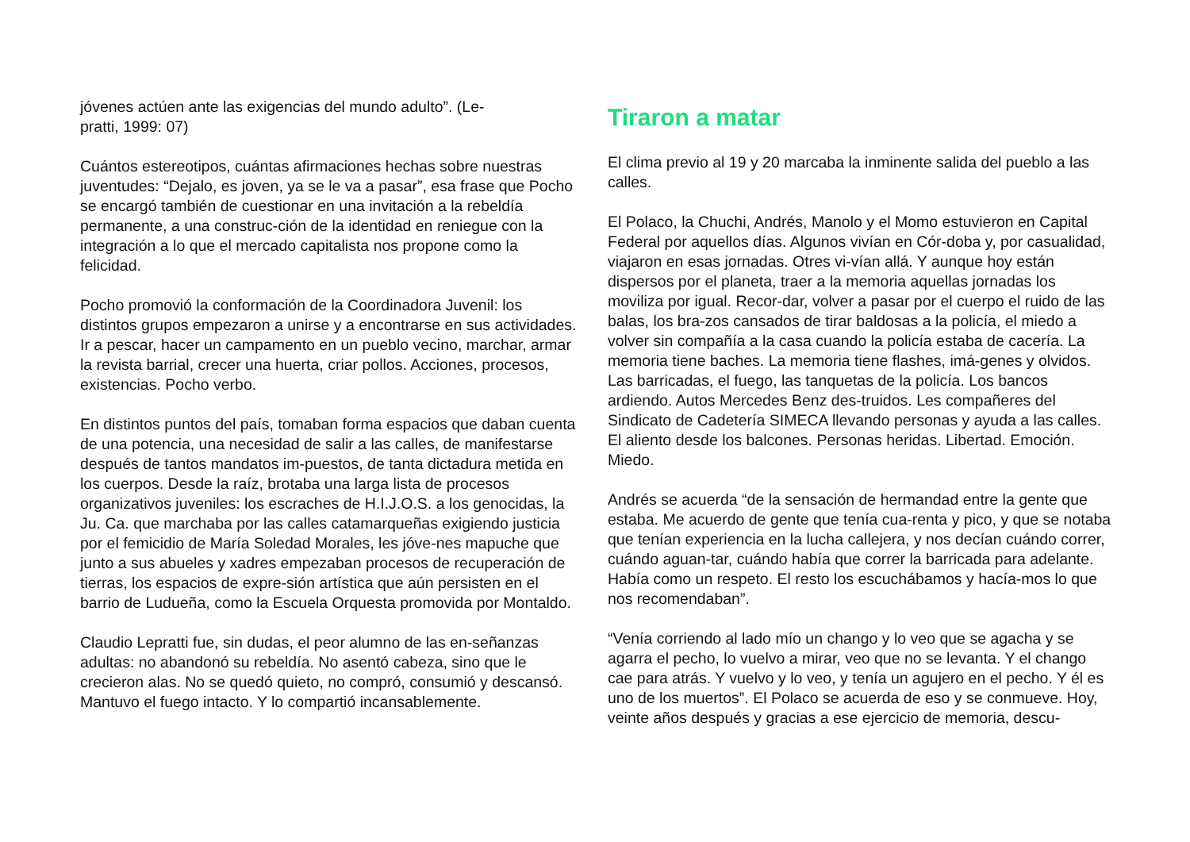jóvenes actúen ante las exigencias del mundo adulto”. (Le-
pratti, 1999: 07)
Cuántos estereotipos, cuántas afirmaciones hechas sobre nuestras juventudes: “Dejalo, es joven, ya se le va a pasar”, esa frase que Pocho se encargó también de cuestionar en una invitación a la rebeldía permanente, a una construc-ción de la identidad en reniegue con la integración a lo que el mercado capitalista nos propone como la felicidad.
Pocho promovió la conformación de la Coordinadora Juvenil: los distintos grupos empezaron a unirse y a encontrarse en sus actividades. Ir a pescar, hacer un campamento en un pueblo vecino, marchar, armar la revista barrial, crecer una huerta, criar pollos. Acciones, procesos, existencias. Pocho verbo.
En distintos puntos del país, tomaban forma espacios que daban cuenta de una potencia, una necesidad de salir a las calles, de manifestarse después de tantos mandatos im-puestos, de tanta dictadura metida en los cuerpos. Desde la raíz, brotaba una larga lista de procesos organizativos juveniles: los escraches de H.I.J.O.S. a los genocidas, la Ju. Ca. que marchaba por las calles catamarqueñas exigiendo justicia por el femicidio de María Soledad Morales, les jóve-nes mapuche que junto a sus abueles y xadres empezaban procesos de recuperación de tierras, los espacios de expre-sión artística que aún persisten en el barrio de Ludueña, como la Escuela Orquesta promovida por Montaldo.
Claudio Lepratti fue, sin dudas, el peor alumno de las en-señanzas adultas: no abandonó su rebeldía. No asentó cabeza, sino que le crecieron alas. No se quedó quieto, no compró, consumió y descansó. Mantuvo el fuego intacto. Y lo compartió incansablemente.
Tiraron a matar
El clima previo al 19 y 20 marcaba la inminente salida del pueblo a las calles.
El Polaco, la Chuchi, Andrés, Manolo y el Momo estuvieron en Capital Federal por aquellos días. Algunos vivían en Cór-doba y, por casualidad, viajaron en esas jornadas. Otres vi-vían allá. Y aunque hoy están dispersos por el planeta, traer a la memoria aquellas jornadas los moviliza por igual. Recor-dar, volver a pasar por el cuerpo el ruido de las balas, los bra-zos cansados de tirar baldosas a la policía, el miedo a volver sin compañía a la casa cuando la policía estaba de cacería. La memoria tiene baches. La memoria tiene flashes, imá-genes y olvidos. Las barricadas, el fuego, las tanquetas de la policía. Los bancos ardiendo. Autos Mercedes Benz des-truidos. Les compañeres del Sindicato de Cadetería SIMECA llevando personas y ayuda a las calles. El aliento desde los balcones. Personas heridas. Libertad. Emoción. Miedo.
Andrés se acuerda “de la sensación de hermandad entre la gente que estaba. Me acuerdo de gente que tenía cua-renta y pico, y que se notaba que tenían experiencia en la lucha callejera, y nos decían cuándo correr, cuándo aguan-tar, cuándo había que correr la barricada para adelante. Había como un respeto. El resto los escuchábamos y hacía-mos lo que nos recomendaban”.
“Venía corriendo al lado mío un chango y lo veo que se agacha y se agarra el pecho, lo vuelvo a mirar, veo que no se levanta. Y el chango cae para atrás. Y vuelvo y lo veo, y tenía un agujero en el pecho. Y él es uno de los muertos”. El Polaco se acuerda de eso y se conmueve. Hoy, veinte años después y gracias a ese ejercicio de memoria, descu-